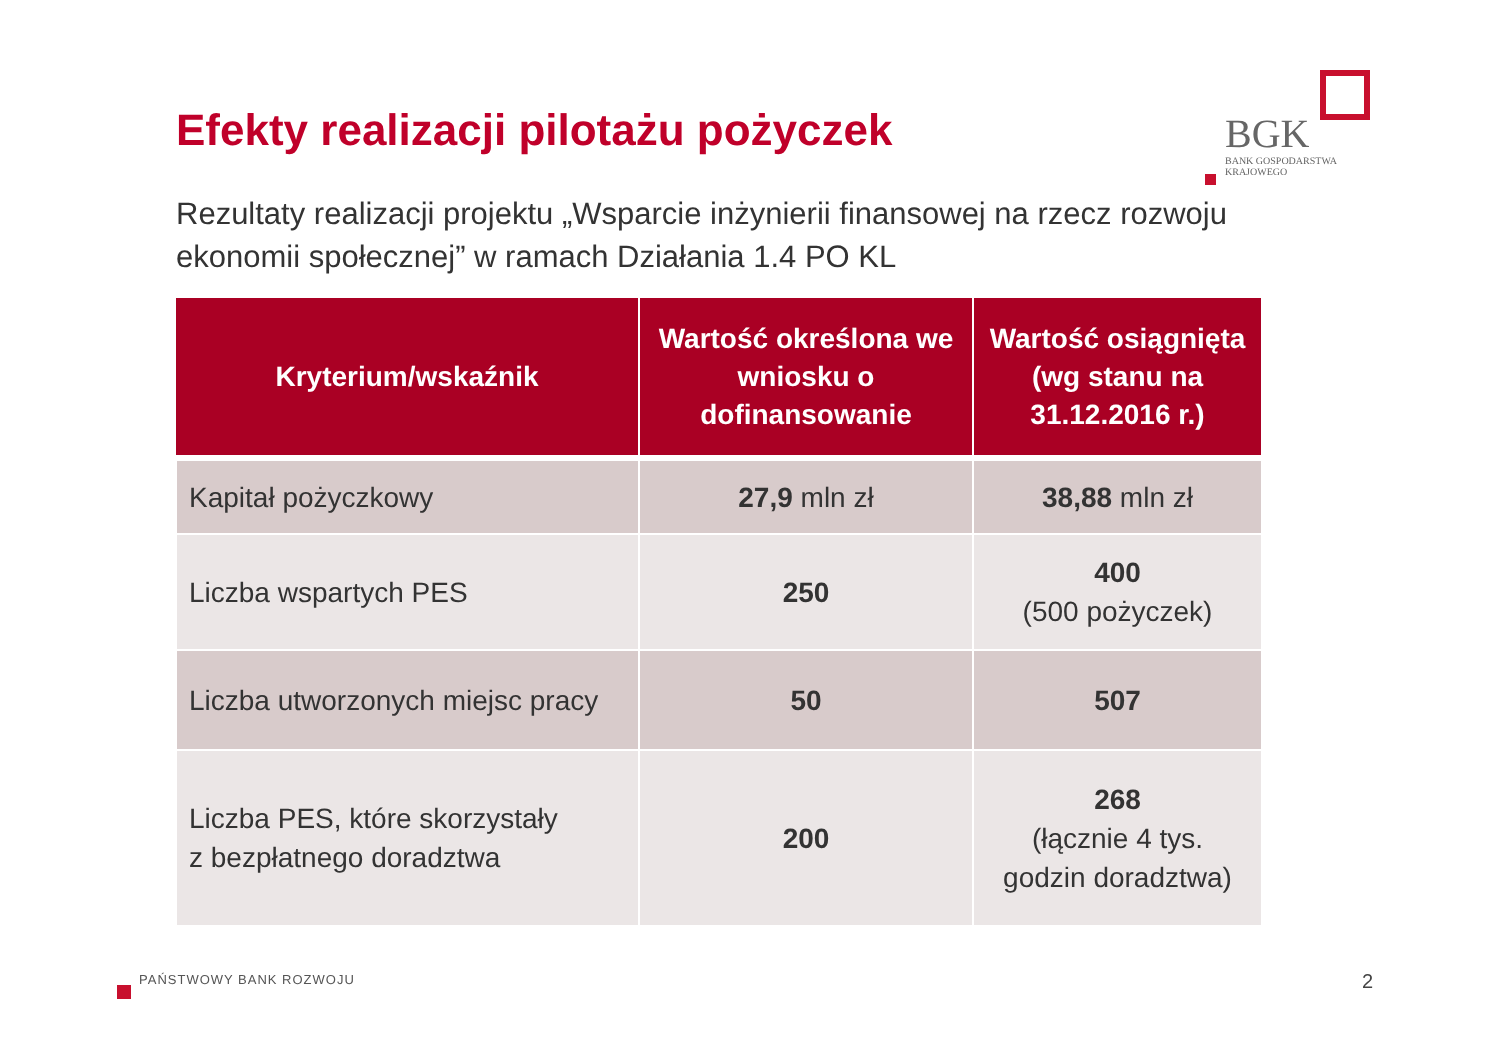Efekty realizacji pilotażu pożyczek
BGK
BANK GOSPODARSTWA
KRAJOWEGO
Rezultaty realizacji projektu „Wsparcie inżynierii finansowej na rzecz rozwoju ekonomii społecznej” w ramach Działania 1.4 PO KL
| Kryterium/wskaźnik | Wartość określona we wniosku o dofinansowanie | Wartość osiągnięta (wg stanu na 31.12.2016 r.) |
| --- | --- | --- |
| Kapitał pożyczkowy | 27,9 mln zł | 38,88 mln zł |
| Liczba wspartych PES | 250 | 400 (500 pożyczek) |
| Liczba utworzonych miejsc pracy | 50 | 507 |
| Liczba PES, które skorzystały z bezpłatnego doradztwa | 200 | 268 (łącznie 4 tys. godzin doradztwa) |
PAŃSTWOWY BANK ROZWOJU 2